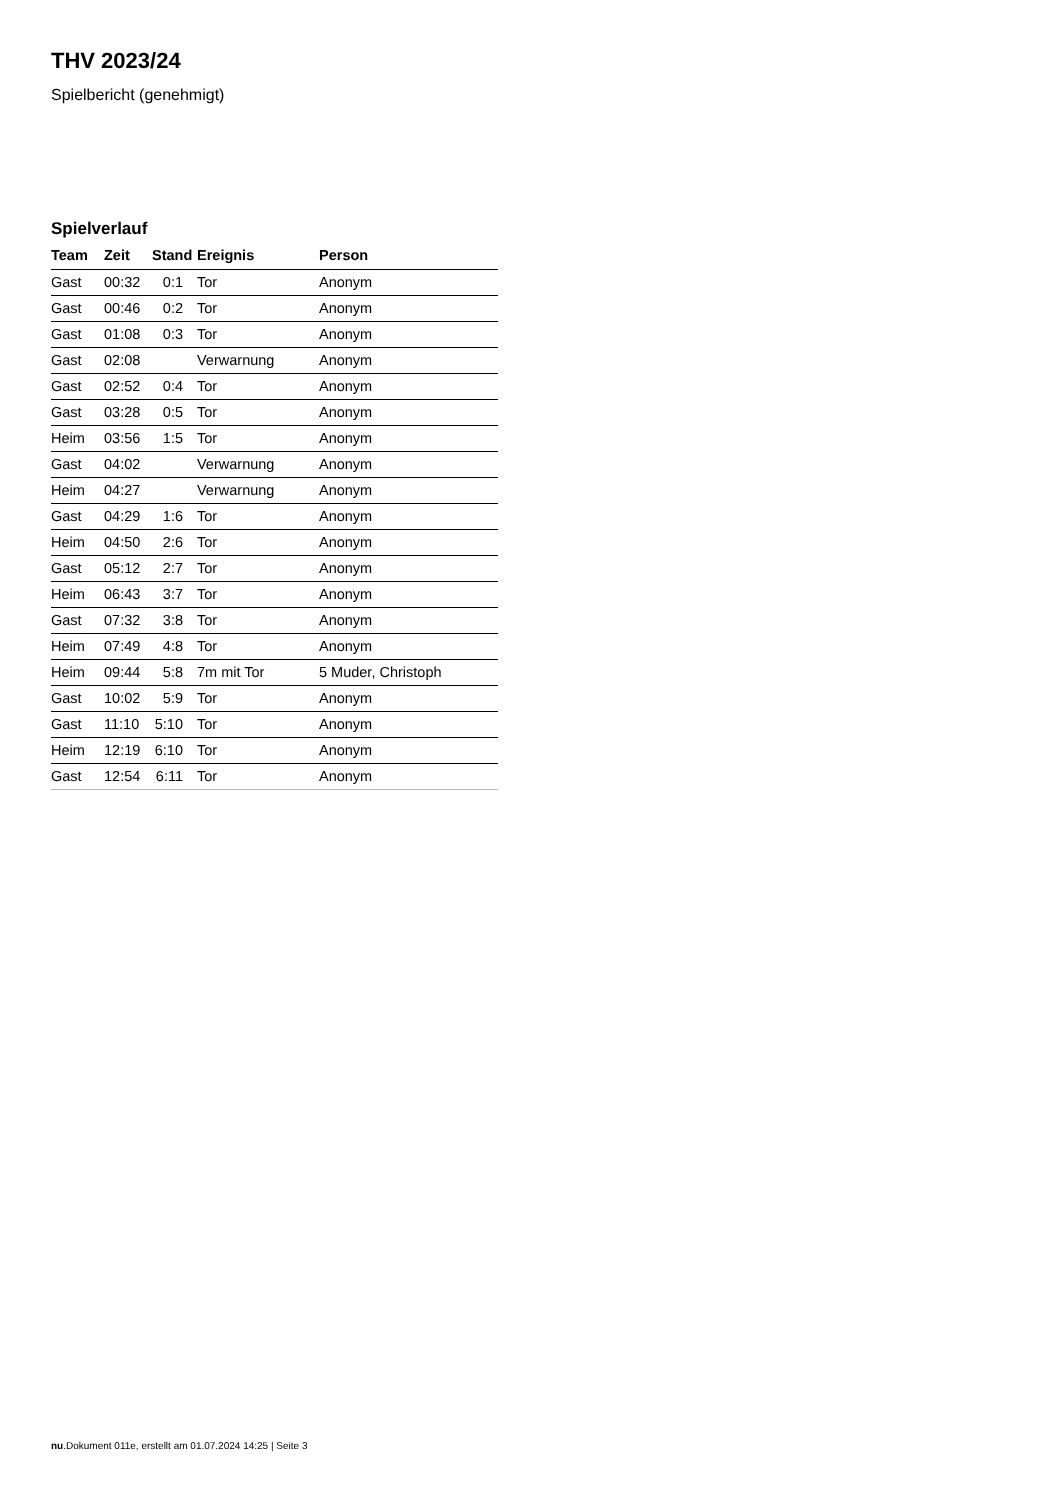THV 2023/24
Spielbericht (genehmigt)
Spielverlauf
| Team | Zeit | Stand | Ereignis | Person |
| --- | --- | --- | --- | --- |
| Gast | 00:32 | 0:1 | Tor | Anonym |
| Gast | 00:46 | 0:2 | Tor | Anonym |
| Gast | 01:08 | 0:3 | Tor | Anonym |
| Gast | 02:08 | | Verwarnung | Anonym |
| Gast | 02:52 | 0:4 | Tor | Anonym |
| Gast | 03:28 | 0:5 | Tor | Anonym |
| Heim | 03:56 | 1:5 | Tor | Anonym |
| Gast | 04:02 | | Verwarnung | Anonym |
| Heim | 04:27 | | Verwarnung | Anonym |
| Gast | 04:29 | 1:6 | Tor | Anonym |
| Heim | 04:50 | 2:6 | Tor | Anonym |
| Gast | 05:12 | 2:7 | Tor | Anonym |
| Heim | 06:43 | 3:7 | Tor | Anonym |
| Gast | 07:32 | 3:8 | Tor | Anonym |
| Heim | 07:49 | 4:8 | Tor | Anonym |
| Heim | 09:44 | 5:8 | 7m mit Tor | 5 Muder, Christoph |
| Gast | 10:02 | 5:9 | Tor | Anonym |
| Gast | 11:10 | 5:10 | Tor | Anonym |
| Heim | 12:19 | 6:10 | Tor | Anonym |
| Gast | 12:54 | 6:11 | Tor | Anonym |
nu.Dokument 011e, erstellt am 01.07.2024 14:25 | Seite 3